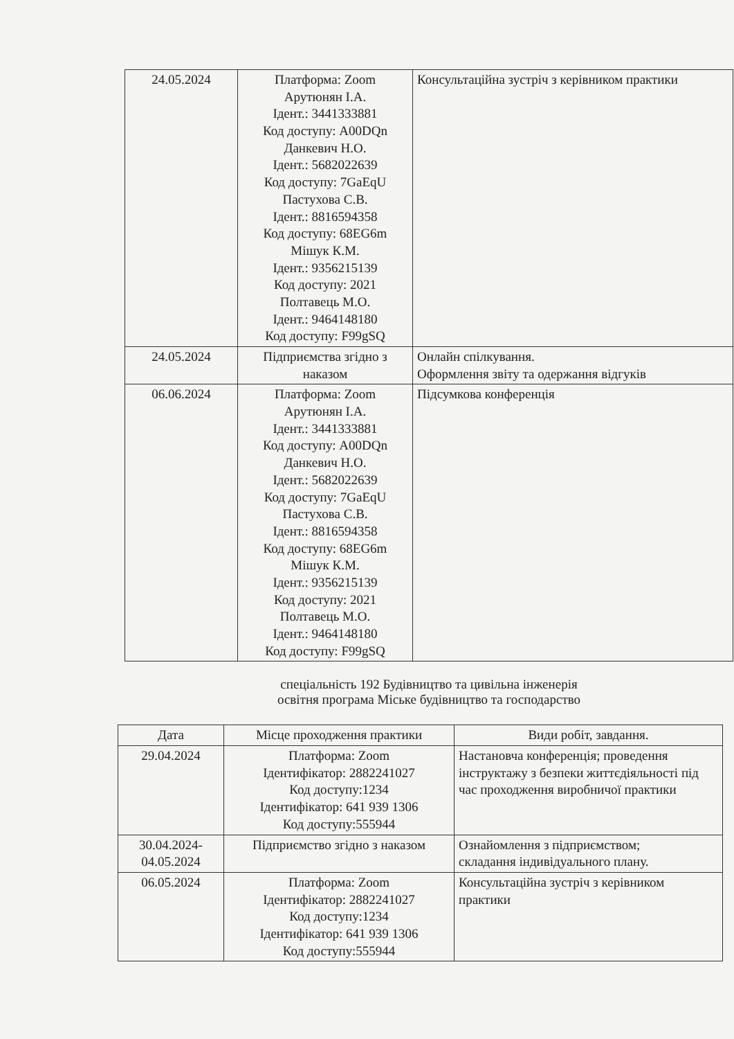| 24.05.2024 | Платформа: Zoom Арутюнян І.А. Ідент.: 3441333881 Код доступу: A00DQn Данкевич Н.О. Ідент.: 5682022639 Код доступу: 7GaEqU Пастухова С.В. Ідент.: 8816594358 Код доступу: 68EG6m Мішук К.М. Ідент.: 9356215139 Код доступу: 2021 Полтавець М.О. Ідент.: 9464148180 Код доступу: F99gSQ | Консультаційна зустріч з керівником практики |
| 24.05.2024 | Підприємства згідно з наказом | Онлайн спілкування. Оформлення звіту та одержання відгуків |
| 06.06.2024 | Платформа: Zoom Арутюнян І.А. Ідент.: 3441333881 Код доступу: A00DQn Данкевич Н.О. Ідент.: 5682022639 Код доступу: 7GaEqU Пастухова С.В. Ідент.: 8816594358 Код доступу: 68EG6m Мішук К.М. Ідент.: 9356215139 Код доступу: 2021 Полтавець М.О. Ідент.: 9464148180 Код доступу: F99gSQ | Підсумкова конференція |
спеціальність 192 Будівництво та цивільна інженерія
освітня програма Міське будівництво та господарство
| Дата | Місце проходження практики | Види робіт, завдання. |
| --- | --- | --- |
| 29.04.2024 | Платформа: Zoom Ідентифікатор: 2882241027 Код доступу:1234 Ідентифікатор: 641 939 1306 Код доступу:555944 | Настановча конференція; проведення інструктажу з безпеки життєдіяльності під час проходження виробничої практики |
| 30.04.2024- 04.05.2024 | Підприємство згідно з наказом | Ознайомлення з підприємством; складання індивідуального плану. |
| 06.05.2024 | Платформа: Zoom Ідентифікатор: 2882241027 Код доступу:1234 Ідентифікатор: 641 939 1306 Код доступу:555944 | Консультаційна зустріч з керівником практики |